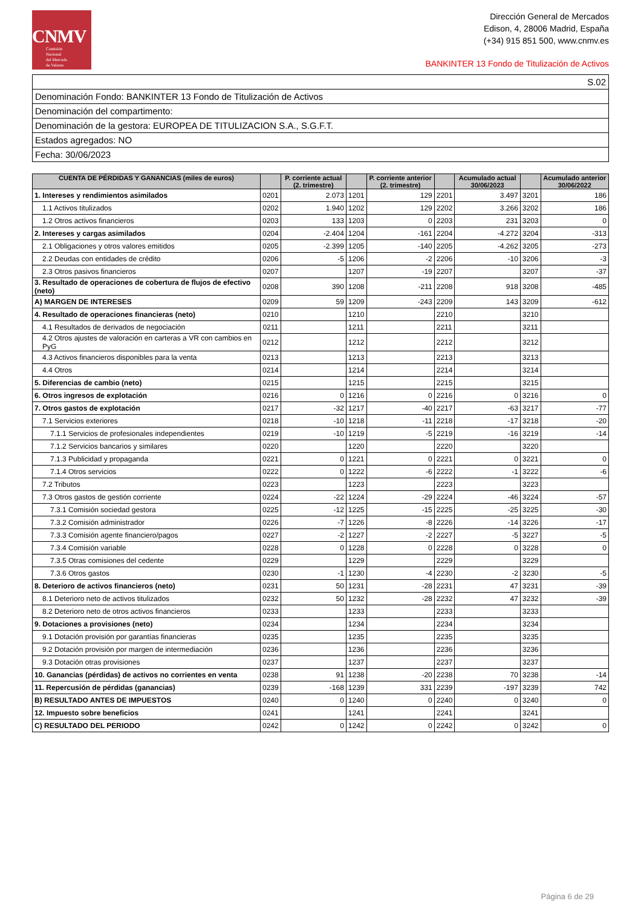CNMV
Comisión
Nacional
del Mercado
de Valores
Dirección General de Mercados
Edison, 4, 28006 Madrid, España
(+34) 915 851 500, www.cnmv.es
BANKINTER 13 Fondo de Titulización de Activos
| S.02 |
| Denominación Fondo: BANKINTER 13 Fondo de Titulización de Activos |
| Denominación del compartimento: |
| Denominación de la gestora: EUROPEA DE TITULIZACION S.A., S.G.F.T. |
| Estados agregados: NO |
| Fecha: 30/06/2023 |
| CUENTA DE PÉRDIDAS Y GANANCIAS (miles de euros) | | P. corriente actual (2. trimestre) | | P. corriente anterior (2. trimestre) | | Acumulado actual 30/06/2023 | | Acumulado anterior 30/06/2022 |
| --- | --- | --- | --- | --- | --- | --- | --- | --- |
| 1. Intereses y rendimientos asimilados | 0201 | 2.073 | 1201 | 129 | 2201 | 3.497 | 3201 | 186 |
| 1.1 Activos titulizados | 0202 | 1.940 | 1202 | 129 | 2202 | 3.266 | 3202 | 186 |
| 1.2 Otros activos financieros | 0203 | 133 | 1203 | 0 | 2203 | 231 | 3203 | 0 |
| 2. Intereses y cargas asimilados | 0204 | -2.404 | 1204 | -161 | 2204 | -4.272 | 3204 | -313 |
| 2.1 Obligaciones y otros valores emitidos | 0205 | -2.399 | 1205 | -140 | 2205 | -4.262 | 3205 | -273 |
| 2.2 Deudas con entidades de crédito | 0206 | -5 | 1206 | -2 | 2206 | -10 | 3206 | -3 |
| 2.3 Otros pasivos financieros | 0207 | | 1207 | -19 | 2207 | | 3207 | -37 |
| 3. Resultado de operaciones de cobertura de flujos de efectivo (neto) | 0208 | 390 | 1208 | -211 | 2208 | 918 | 3208 | -485 |
| A) MARGEN DE INTERESES | 0209 | 59 | 1209 | -243 | 2209 | 143 | 3209 | -612 |
| 4. Resultado de operaciones financieras (neto) | 0210 | | 1210 | | 2210 | | 3210 | |
| 4.1 Resultados de derivados de negociación | 0211 | | 1211 | | 2211 | | 3211 | |
| 4.2 Otros ajustes de valoración en carteras a VR con cambios en PyG | 0212 | | 1212 | | 2212 | | 3212 | |
| 4.3 Activos financieros disponibles para la venta | 0213 | | 1213 | | 2213 | | 3213 | |
| 4.4 Otros | 0214 | | 1214 | | 2214 | | 3214 | |
| 5. Diferencias de cambio (neto) | 0215 | | 1215 | | 2215 | | 3215 | |
| 6. Otros ingresos de explotación | 0216 | 0 | 1216 | 0 | 2216 | 0 | 3216 | 0 |
| 7. Otros gastos de explotación | 0217 | -32 | 1217 | -40 | 2217 | -63 | 3217 | -77 |
| 7.1 Servicios exteriores | 0218 | -10 | 1218 | -11 | 2218 | -17 | 3218 | -20 |
| 7.1.1 Servicios de profesionales independientes | 0219 | -10 | 1219 | -5 | 2219 | -16 | 3219 | -14 |
| 7.1.2 Servicios bancarios y similares | 0220 | | 1220 | | 2220 | | 3220 | |
| 7.1.3 Publicidad y propaganda | 0221 | 0 | 1221 | 0 | 2221 | 0 | 3221 | 0 |
| 7.1.4 Otros servicios | 0222 | 0 | 1222 | -6 | 2222 | -1 | 3222 | -6 |
| 7.2 Tributos | 0223 | | 1223 | | 2223 | | 3223 | |
| 7.3 Otros gastos de gestión corriente | 0224 | -22 | 1224 | -29 | 2224 | -46 | 3224 | -57 |
| 7.3.1 Comisión sociedad gestora | 0225 | -12 | 1225 | -15 | 2225 | -25 | 3225 | -30 |
| 7.3.2 Comisión administrador | 0226 | -7 | 1226 | -8 | 2226 | -14 | 3226 | -17 |
| 7.3.3 Comisión agente financiero/pagos | 0227 | -2 | 1227 | -2 | 2227 | -5 | 3227 | -5 |
| 7.3.4 Comisión variable | 0228 | 0 | 1228 | 0 | 2228 | 0 | 3228 | 0 |
| 7.3.5 Otras comisiones del cedente | 0229 | | 1229 | | 2229 | | 3229 | |
| 7.3.6 Otros gastos | 0230 | -1 | 1230 | -4 | 2230 | -2 | 3230 | -5 |
| 8. Deterioro de activos financieros (neto) | 0231 | 50 | 1231 | -28 | 2231 | 47 | 3231 | -39 |
| 8.1 Deterioro neto de activos titulizados | 0232 | 50 | 1232 | -28 | 2232 | 47 | 3232 | -39 |
| 8.2 Deterioro neto de otros activos financieros | 0233 | | 1233 | | 2233 | | 3233 | |
| 9. Dotaciones a provisiones (neto) | 0234 | | 1234 | | 2234 | | 3234 | |
| 9.1 Dotación provisión por garantías financieras | 0235 | | 1235 | | 2235 | | 3235 | |
| 9.2 Dotación provisión por margen de intermediación | 0236 | | 1236 | | 2236 | | 3236 | |
| 9.3 Dotación otras provisiones | 0237 | | 1237 | | 2237 | | 3237 | |
| 10. Ganancias (pérdidas) de activos no corrientes en venta | 0238 | 91 | 1238 | -20 | 2238 | 70 | 3238 | -14 |
| 11. Repercusión de pérdidas (ganancias) | 0239 | -168 | 1239 | 331 | 2239 | -197 | 3239 | 742 |
| B) RESULTADO ANTES DE IMPUESTOS | 0240 | 0 | 1240 | 0 | 2240 | 0 | 3240 | 0 |
| 12. Impuesto sobre beneficios | 0241 | | 1241 | | 2241 | | 3241 | |
| C) RESULTADO DEL PERIODO | 0242 | 0 | 1242 | 0 | 2242 | 0 | 3242 | 0 |
Página 6 de 29